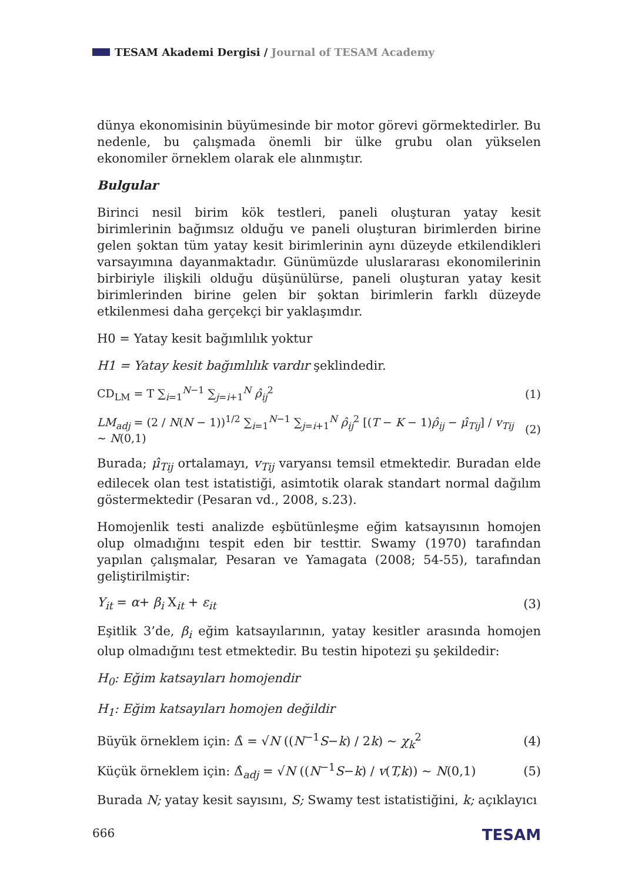TESAM Akademi Dergisi / Journal of TESAM Academy
dünya ekonomisinin büyümesinde bir motor görevi görmektedirler. Bu nedenle, bu çalışmada önemli bir ülke grubu olan yükselen ekonomiler örneklem olarak ele alınmıştır.
Bulgular
Birinci nesil birim kök testleri, paneli oluşturan yatay kesit birimlerinin bağımsız olduğu ve paneli oluşturan birimlerden birine gelen şoktan tüm yatay kesit birimlerinin aynı düzeyde etkilendikleri varsayımına dayanmaktadır. Günümüzde uluslararası ekonomilerinin birbiriyle ilişkili olduğu düşünülürse, paneli oluşturan yatay kesit birimlerinden birine gelen bir şoktan birimlerin farklı düzeyde etkilenmesi daha gerçekçi bir yaklaşımdır.
H0 = Yatay kesit bağımlılık yoktur
H1 = Yatay kesit bağımlılık vardır şeklindedir.
CD<sub>LM</sub> = T ∑<sub>i=1</sub><sup>N−1</sup> ∑<sub>j=i+1</sub><sup>N</sup> ρ̂<sub>ij</sub><sup>2</sup> (1)
LM<sub>adj</sub> = (2 / N(N − 1))<sup>1/2</sup> ∑<sub>i=1</sub><sup>N−1</sup> ∑<sub>j=i+1</sub><sup>N</sup> ρ̂<sub>ij</sub><sup>2</sup> [(T − K − 1)ρ̂<sub>ij</sub> − μ̂<sub>Tij</sub>] / v<sub>Tij</sub> ~ N(0,1) (2)
Burada; μ̂<sub>Tij</sub> ortalamayı, v<sub>Tij</sub> varyansı temsil etmektedir. Buradan elde edilecek olan test istatistiği, asimtotik olarak standart normal dağılım göstermektedir (Pesaran vd., 2008, s.23).
Homojenlik testi analizde eşbütünleşme eğim katsayısının homojen olup olmadığını tespit eden bir testtir. Swamy (1970) tarafından yapılan çalışmalar, Pesaran ve Yamagata (2008; 54-55), tarafından geliştirilmiştir:
Y<sub>it</sub> = α+ β<sub>i</sub> X<sub>it</sub> + ε<sub>it</sub> (3)
Eşitlik 3’de, β<sub>i</sub> eğim katsayılarının, yatay kesitler arasında homojen olup olmadığını test etmektedir. Bu testin hipotezi şu şekildedir:
H<sub>0</sub>: Eğim katsayıları homojendir
H<sub>1</sub>: Eğim katsayıları homojen değildir
Büyük örneklem için: Δ̂ = √N ((N<sup>−1</sup>S−k) / 2k) ~ χ<sub>k</sub><sup>2</sup> (4)
Küçük örneklem için: Δ̂<sub>adj</sub> = √N ((N<sup>−1</sup>S−k) / v(T,k)) ~ N(0,1) (5)
Burada N; yatay kesit sayısını, S; Swamy test istatistiğini, k; açıklayıcı
666 TESAM